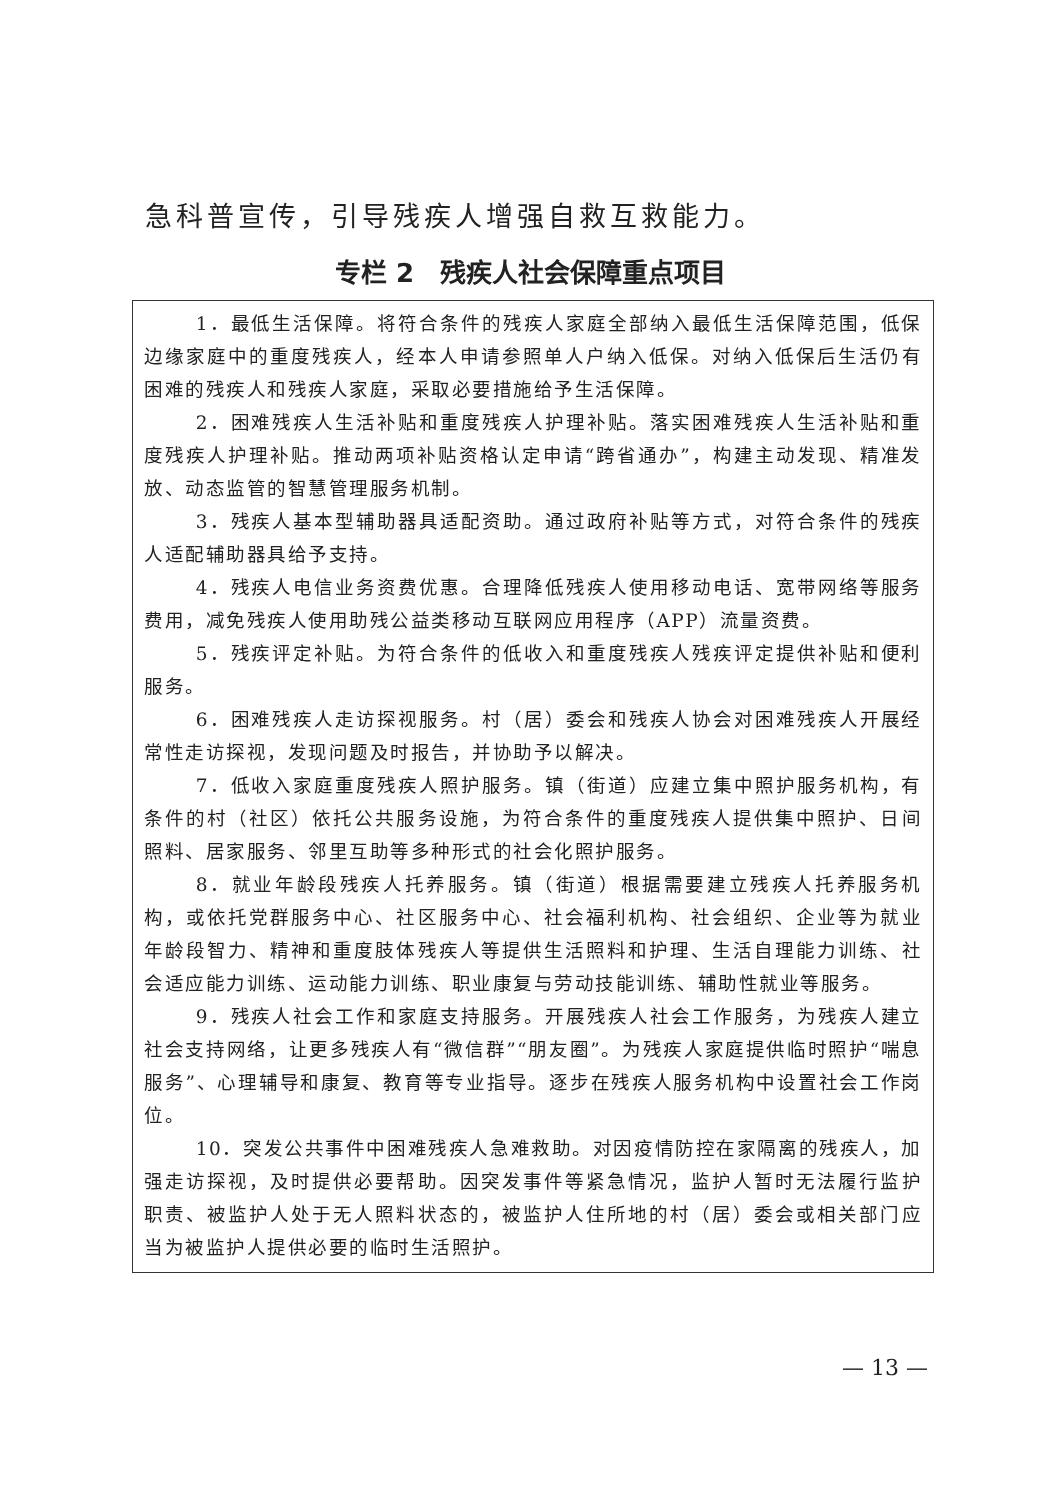急科普宣传，引导残疾人增强自救互救能力。
专栏 2　残疾人社会保障重点项目
1．最低生活保障。将符合条件的残疾人家庭全部纳入最低生活保障范围，低保边缘家庭中的重度残疾人，经本人申请参照单人户纳入低保。对纳入低保后生活仍有困难的残疾人和残疾人家庭，采取必要措施给予生活保障。
2．困难残疾人生活补贴和重度残疾人护理补贴。落实困难残疾人生活补贴和重度残疾人护理补贴。推动两项补贴资格认定申请“跨省通办”，构建主动发现、精准发放、动态监管的智慧管理服务机制。
3．残疾人基本型辅助器具适配资助。通过政府补贴等方式，对符合条件的残疾人适配辅助器具给予支持。
4．残疾人电信业务资费优惠。合理降低残疾人使用移动电话、宽带网络等服务费用，减免残疾人使用助残公益类移动互联网应用程序（APP）流量资费。
5．残疾评定补贴。为符合条件的低收入和重度残疾人残疾评定提供补贴和便利服务。
6．困难残疾人走访探视服务。村（居）委会和残疾人协会对困难残疾人开展经常性走访探视，发现问题及时报告，并协助予以解决。
7．低收入家庭重度残疾人照护服务。镇（街道）应建立集中照护服务机构，有条件的村（社区）依托公共服务设施，为符合条件的重度残疾人提供集中照护、日间照料、居家服务、邻里互助等多种形式的社会化照护服务。
8．就业年龄段残疾人托养服务。镇（街道）根据需要建立残疾人托养服务机构，或依托党群服务中心、社区服务中心、社会福利机构、社会组织、企业等为就业年龄段智力、精神和重度肢体残疾人等提供生活照料和护理、生活自理能力训练、社会适应能力训练、运动能力训练、职业康复与劳动技能训练、辅助性就业等服务。
9．残疾人社会工作和家庭支持服务。开展残疾人社会工作服务，为残疾人建立社会支持网络，让更多残疾人有“微信群”“朋友圈”。为残疾人家庭提供临时照护“喘息服务”、心理辅导和康复、教育等专业指导。逐步在残疾人服务机构中设置社会工作岗位。
10．突发公共事件中困难残疾人急难救助。对因疫情防控在家隔离的残疾人，加强走访探视，及时提供必要帮助。因突发事件等紧急情况，监护人暂时无法履行监护职责、被监护人处于无人照料状态的，被监护人住所地的村（居）委会或相关部门应当为被监护人提供必要的临时生活照护。
— 13 —